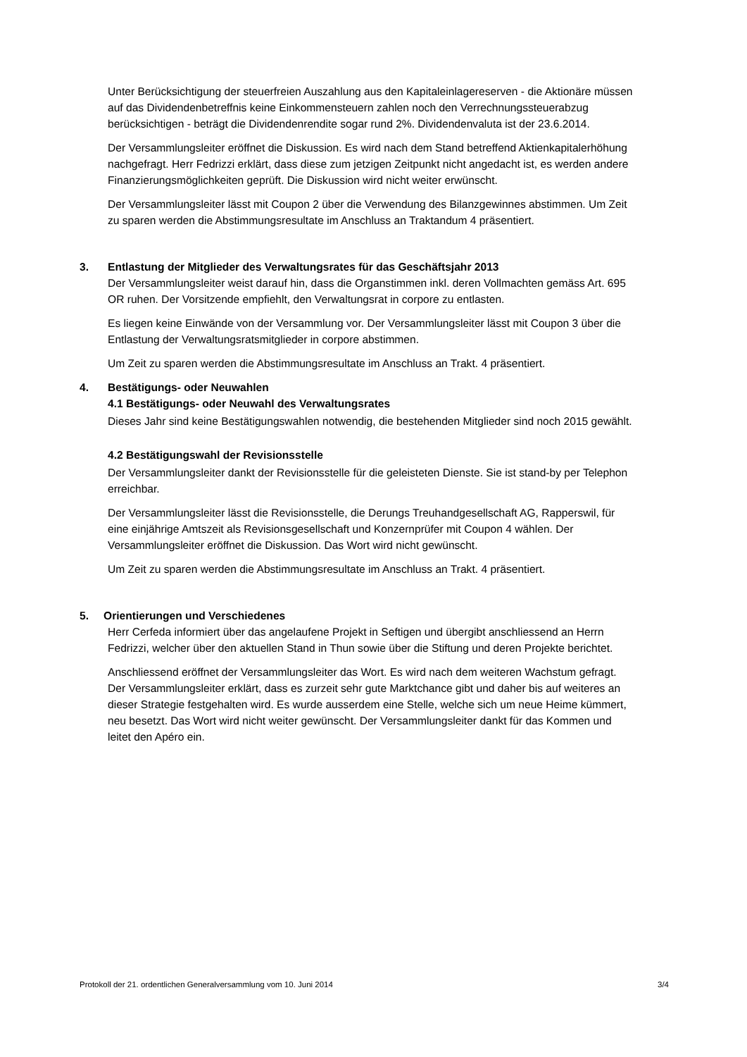Unter Berücksichtigung der steuerfreien Auszahlung aus den Kapitaleinlagereserven - die Aktionäre müssen auf das Dividendenbetreffnis keine Einkommensteuern zahlen noch den Verrechnungssteuerabzug berücksichtigen - beträgt die Dividendenrendite sogar rund 2%. Dividendenvaluta ist der 23.6.2014.
Der Versammlungsleiter eröffnet die Diskussion. Es wird nach dem Stand betreffend Aktienkapitalerhöhung nachgefragt. Herr Fedrizzi erklärt, dass diese zum jetzigen Zeitpunkt nicht angedacht ist, es werden andere Finanzierungsmöglichkeiten geprüft. Die Diskussion wird nicht weiter erwünscht.
Der Versammlungsleiter lässt mit Coupon 2 über die Verwendung des Bilanzgewinnes abstimmen. Um Zeit zu sparen werden die Abstimmungsresultate im Anschluss an Traktandum 4 präsentiert.
3. Entlastung der Mitglieder des Verwaltungsrates für das Geschäftsjahr 2013
Der Versammlungsleiter weist darauf hin, dass die Organstimmen inkl. deren Vollmachten gemäss Art. 695 OR ruhen. Der Vorsitzende empfiehlt, den Verwaltungsrat in corpore zu entlasten.
Es liegen keine Einwände von der Versammlung vor. Der Versammlungsleiter lässt mit Coupon 3 über die Entlastung der Verwaltungsratsmitglieder in corpore abstimmen.
Um Zeit zu sparen werden die Abstimmungsresultate im Anschluss an Trakt. 4 präsentiert.
4. Bestätigungs- oder Neuwahlen
4.1 Bestätigungs- oder Neuwahl des Verwaltungsrates
Dieses Jahr sind keine Bestätigungswahlen notwendig, die bestehenden Mitglieder sind noch 2015 gewählt.
4.2 Bestätigungswahl der Revisionsstelle
Der Versammlungsleiter dankt der Revisionsstelle für die geleisteten Dienste. Sie ist stand-by per Telephon erreichbar.
Der Versammlungsleiter lässt die Revisionsstelle, die Derungs Treuhandgesellschaft AG, Rapperswil, für eine einjährige Amtszeit als Revisionsgesellschaft und Konzernprüfer mit Coupon 4 wählen. Der Versammlungsleiter eröffnet die Diskussion. Das Wort wird nicht gewünscht.
Um Zeit zu sparen werden die Abstimmungsresultate im Anschluss an Trakt. 4 präsentiert.
5. Orientierungen und Verschiedenes
Herr Cerfeda informiert über das angelaufene Projekt in Seftigen und übergibt anschliessend an Herrn Fedrizzi, welcher über den aktuellen Stand in Thun sowie über die Stiftung und deren Projekte berichtet.
Anschliessend eröffnet der Versammlungsleiter das Wort. Es wird nach dem weiteren Wachstum gefragt. Der Versammlungsleiter erklärt, dass es zurzeit sehr gute Marktchance gibt und daher bis auf weiteres an dieser Strategie festgehalten wird. Es wurde ausserdem eine Stelle, welche sich um neue Heime kümmert, neu besetzt. Das Wort wird nicht weiter gewünscht. Der Versammlungsleiter dankt für das Kommen und leitet den Apéro ein.
Protokoll der 21. ordentlichen Generalversammlung vom 10. Juni 2014 3/4